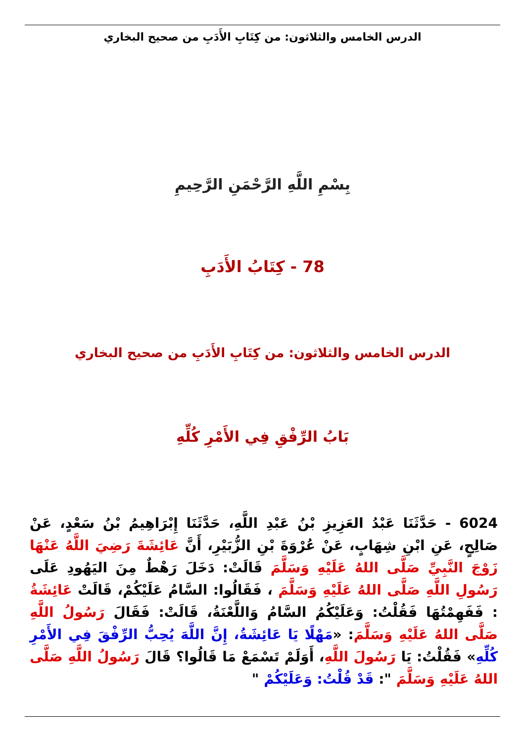الدرس الخامس والثلاثون: من كِتَابِ الأَدَبِ من صحيح البخاري
بِسْمِ اللَّهِ الرَّحْمَنِ الرَّحِيمِ
78 - كِتَابُ الأَدَبِ
الدرس الخامس والثلاثون: من كِتَابِ الأَدَبِ من صحيح البخاري
بَابُ الرِّفْقِ فِي الأَمْرِ كُلِّهِ
6024 - حَدَّثَنَا عَبْدُ العَزِيزِ بْنُ عَبْدِ اللَّهِ، حَدَّثَنَا إِبْرَاهِيمُ بْنُ سَعْدٍ، عَنْ صَالِحٍ، عَنِ ابْنِ شِهَابٍ، عَنْ عُرْوَةَ بْنِ الزُّبَيْرِ، أَنَّ عَائِشَةَ رَضِيَ اللَّهُ عَنْهَا زَوْجَ النَّبِيِّ صَلَّى اللهُ عَلَيْهِ وَسَلَّمَ قَالَتْ: دَخَلَ رَهْطٌ مِنَ اليَهُودِ عَلَى رَسُولِ اللَّهِ صَلَّى اللهُ عَلَيْهِ وَسَلَّمَ ، فَقَالُوا: السَّامُ عَلَيْكُمْ، قَالَتْ عَائِشَةُ : فَفَهِمْتُهَا فَقُلْتُ: وَعَلَيْكُمُ السَّامُ وَاللَّعْنَةُ، قَالَتْ: فَقَالَ رَسُولُ اللَّهِ صَلَّى اللهُ عَلَيْهِ وَسَلَّمَ: «مَهْلًا يَا عَائِشَةُ، إِنَّ اللَّهَ يُحِبُّ الرِّفْقَ فِي الأَمْرِ كُلِّهِ» فَقُلْتُ: يَا رَسُولَ اللَّهِ، أَوَلَمْ تَسْمَعْ مَا قَالُوا؟ قَالَ رَسُولُ اللَّهِ صَلَّى اللهُ عَلَيْهِ وَسَلَّمَ ": قَدْ قُلْتُ: وَعَلَيْكُمْ "